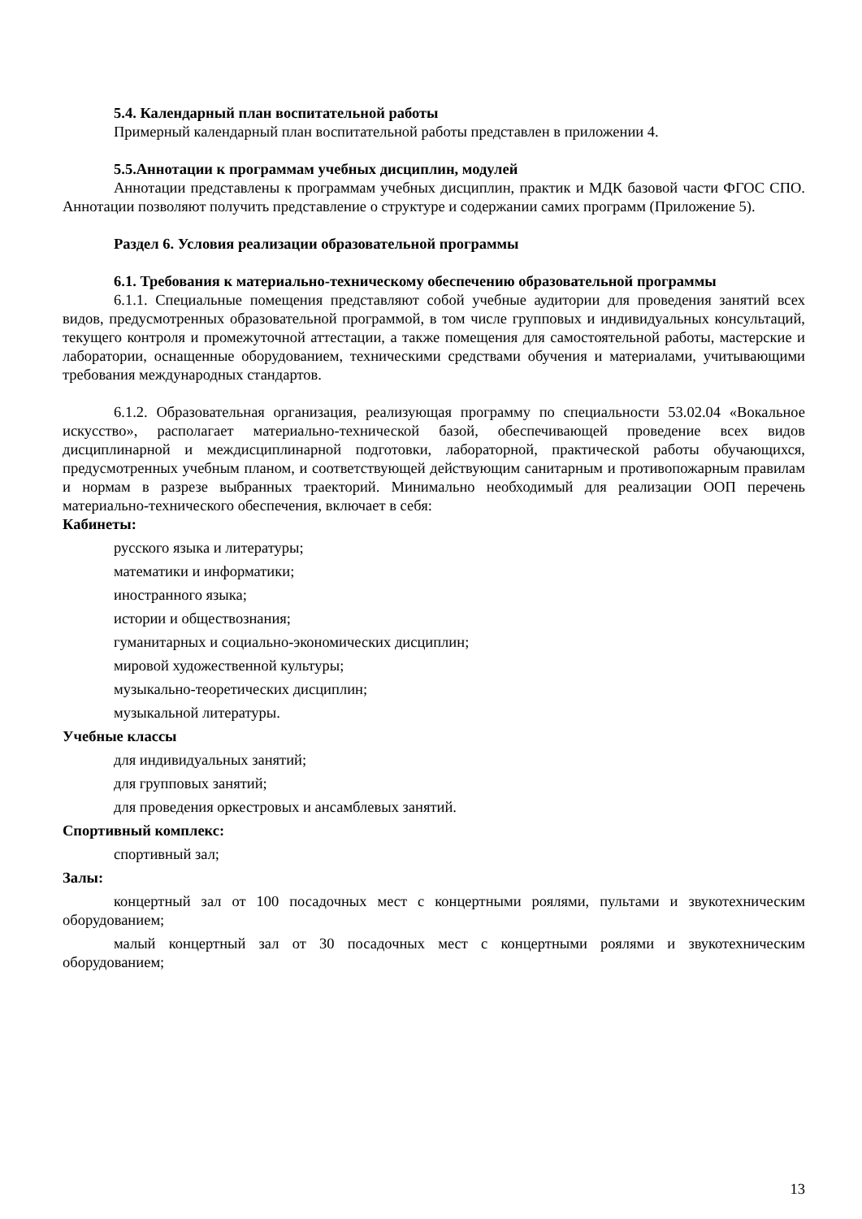5.4. Календарный план воспитательной работы
Примерный календарный план воспитательной работы представлен в приложении 4.
5.5.Аннотации к программам учебных дисциплин, модулей
Аннотации представлены к программам учебных дисциплин, практик и МДК базовой части ФГОС СПО. Аннотации позволяют получить представление о структуре и содержании самих программ (Приложение 5).
Раздел 6. Условия реализации образовательной программы
6.1. Требования к материально-техническому обеспечению образовательной программы
6.1.1. Специальные помещения представляют собой учебные аудитории для проведения занятий всех видов, предусмотренных образовательной программой, в том числе групповых и индивидуальных консультаций, текущего контроля и промежуточной аттестации, а также помещения для самостоятельной работы, мастерские и лаборатории, оснащенные оборудованием, техническими средствами обучения и материалами, учитывающими требования международных стандартов.
6.1.2. Образовательная организация, реализующая программу по специальности 53.02.04 «Вокальное искусство», располагает материально-технической базой, обеспечивающей проведение всех видов дисциплинарной и междисциплинарной подготовки, лабораторной, практической работы обучающихся, предусмотренных учебным планом, и соответствующей действующим санитарным и противопожарным правилам и нормам в разрезе выбранных траекторий. Минимально необходимый для реализации ООП перечень материально-технического обеспечения, включает в себя:
Кабинеты:
русского языка и литературы;
математики и информатики;
иностранного языка;
истории и обществознания;
гуманитарных и социально-экономических дисциплин;
мировой художественной культуры;
музыкально-теоретических дисциплин;
музыкальной литературы.
Учебные классы
для индивидуальных занятий;
для групповых занятий;
для проведения оркестровых и ансамблевых занятий.
Спортивный комплекс:
спортивный зал;
Залы:
концертный зал от 100 посадочных мест с концертными роялями, пультами и звукотехническим оборудованием;
малый концертный зал от 30 посадочных мест с концертными роялями и звукотехническим оборудованием;
13